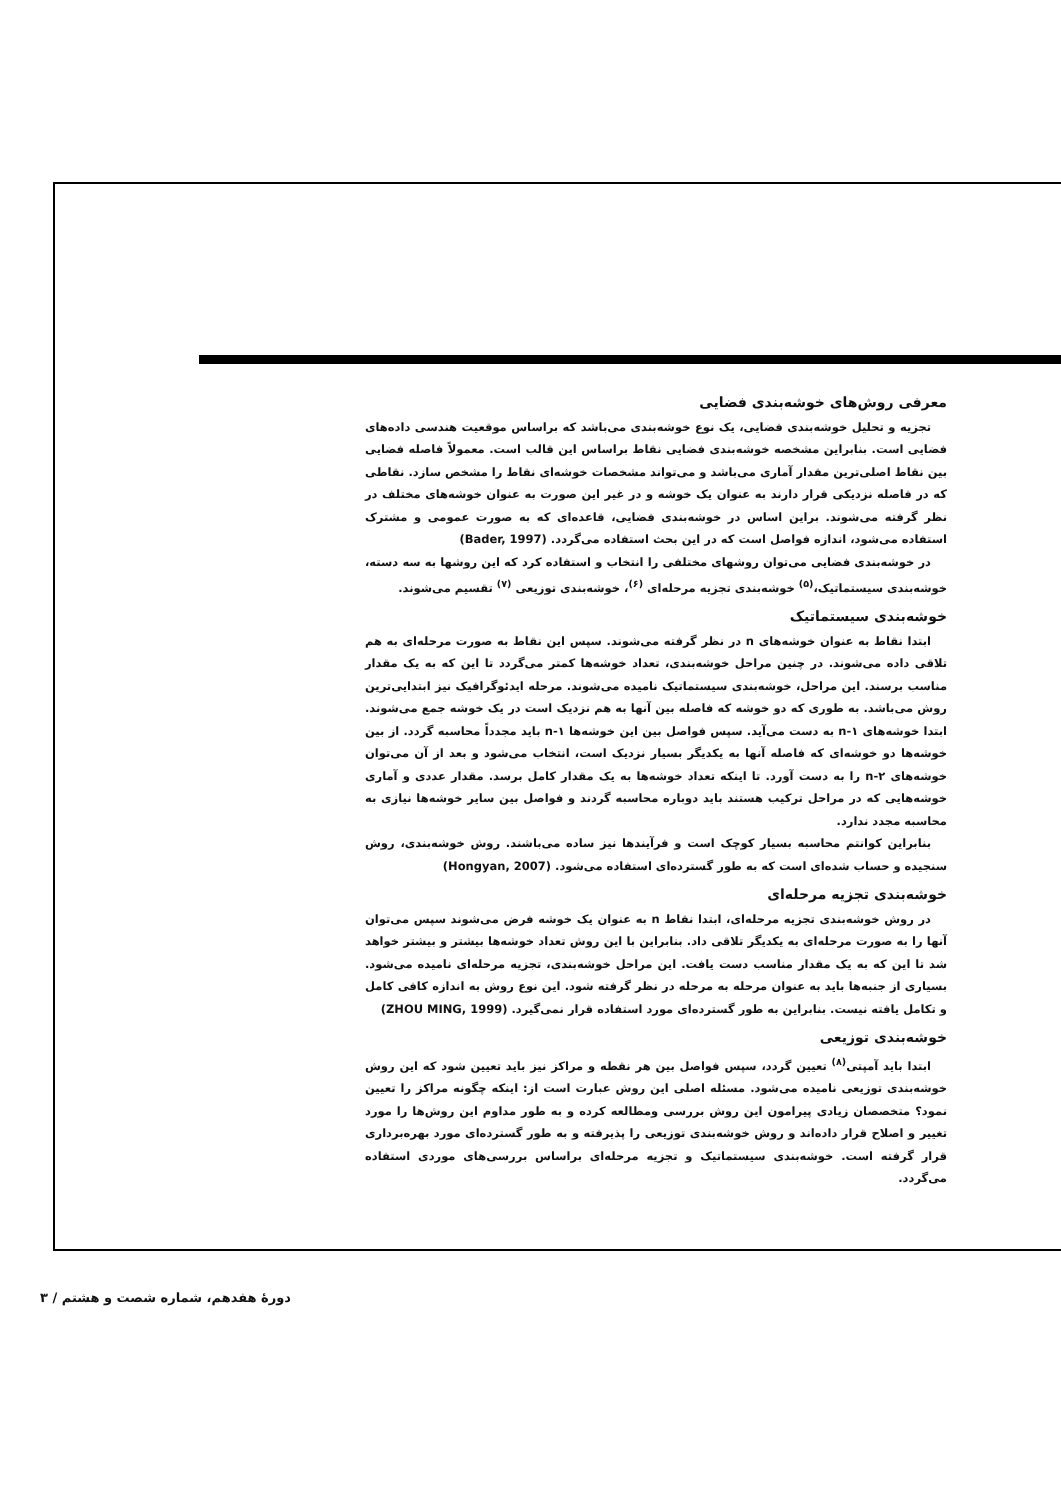معرفی روش‌های خوشه‌بندی فضایی
تجزیه و تحلیل خوشه‌بندی فضایی، یک نوع خوشه‌بندی می‌باشد که براساس موقعیت هندسی داده‌های فضایی است. بنابراین مشخصه خوشه‌بندی فضایی نقاط براساس این قالب است. معمولاً فاصله فضایی بین نقاط اصلی‌ترین مقدار آماری می‌باشد و می‌تواند مشخصات خوشه‌ای نقاط را مشخص سازد. نقاطی که در فاصله نزدیکی قرار دارند به عنوان یک خوشه و در غیر این صورت به عنوان خوشه‌های مختلف در نظر گرفته می‌شوند. براین اساس در خوشه‌بندی فضایی، قاعده‌ای که به صورت عمومی و مشترک استفاده می‌شود، اندازه فواصل است که در این بحث استفاده می‌گردد. (Bader, 1997)
در خوشه‌بندی فضایی می‌توان روشهای مختلفی را انتخاب و استفاده کرد که این روشها به سه دسته، خوشه‌بندی سیستماتیک،<sup>(۵)</sup> خوشه‌بندی تجزیه مرحله‌ای <sup>(۶)</sup>، خوشه‌بندی توزیعی <sup>(۷)</sup> تقسیم می‌شوند.
خوشه‌بندی سیستماتیک
ابتدا نقاط به عنوان خوشه‌های n در نظر گرفته می‌شوند. سپس این نقاط به صورت مرحله‌ای به هم تلاقی داده می‌شوند. در چنین مراحل خوشه‌بندی، تعداد خوشه‌ها کمتر می‌گردد تا این که به یک مقدار مناسب برسند. این مراحل، خوشه‌بندی سیستماتیک نامیده می‌شوند. مرحله ایدئوگرافیک نیز ابتدایی‌ترین روش می‌باشد. به طوری که دو خوشه که فاصله بین آنها به هم نزدیک است در یک خوشه جمع می‌شوند. ابتدا خوشه‌های ۱-n به دست می‌آید. سپس فواصل بین این خوشه‌ها ۱-n باید مجدداً محاسبه گردد. از بین خوشه‌ها دو خوشه‌ای که فاصله آنها به یکدیگر بسیار نزدیک است، انتخاب می‌شود و بعد از آن می‌توان خوشه‌های ۲-n را به دست آورد. تا اینکه تعداد خوشه‌ها به یک مقدار کامل برسد. مقدار عددی و آماری خوشه‌هایی که در مراحل ترکیب هستند باید دوباره محاسبه گردند و فواصل بین سایر خوشه‌ها نیازی به محاسبه مجدد ندارد.
بنابراین کوانتم محاسبه بسیار کوچک است و فرآیندها نیز ساده می‌باشند. روش خوشه‌بندی، روش سنجیده و حساب شده‌ای است که به طور گسترده‌ای استفاده می‌شود. (Hongyan, 2007)
خوشه‌بندی تجزیه مرحله‌ای
در روش خوشه‌بندی تجزیه مرحله‌ای، ابتدا نقاط n به عنوان یک خوشه فرض می‌شوند سپس می‌توان آنها را به صورت مرحله‌ای به یکدیگر تلاقی داد. بنابراین با این روش تعداد خوشه‌ها بیشتر و بیشتر خواهد شد تا این که به یک مقدار مناسب دست یافت. این مراحل خوشه‌بندی، تجزیه مرحله‌ای نامیده می‌شود. بسیاری از جنبه‌ها باید به عنوان مرحله به مرحله در نظر گرفته شود. این نوع روش به اندازه کافی کامل و تکامل یافته نیست. بنابراین به طور گسترده‌ای مورد استفاده قرار نمی‌گیرد. (ZHOU MING, 1999)
خوشه‌بندی توزیعی
ابتدا باید آمپتی<sup>(۸)</sup> تعیین گردد، سپس فواصل بین هر نقطه و مراکز نیز باید تعیین شود که این روش خوشه‌بندی توزیعی نامیده می‌شود. مسئله اصلی این روش عبارت است از: اینکه چگونه مراکز را تعیین نمود؟ متخصصان زیادی پیرامون این روش بررسی ومطالعه کرده و به طور مداوم این روش‌ها را مورد تغییر و اصلاح قرار داده‌اند و روش خوشه‌بندی توزیعی را پذیرفته و به طور گسترده‌ای مورد بهره‌برداری قرار گرفته است. خوشه‌بندی سیستماتیک و تجزیه مرحله‌ای براساس بررسی‌های موردی استفاده می‌گردد.
دورهٔ هفدهم، شماره شصت و هشتم / ۳